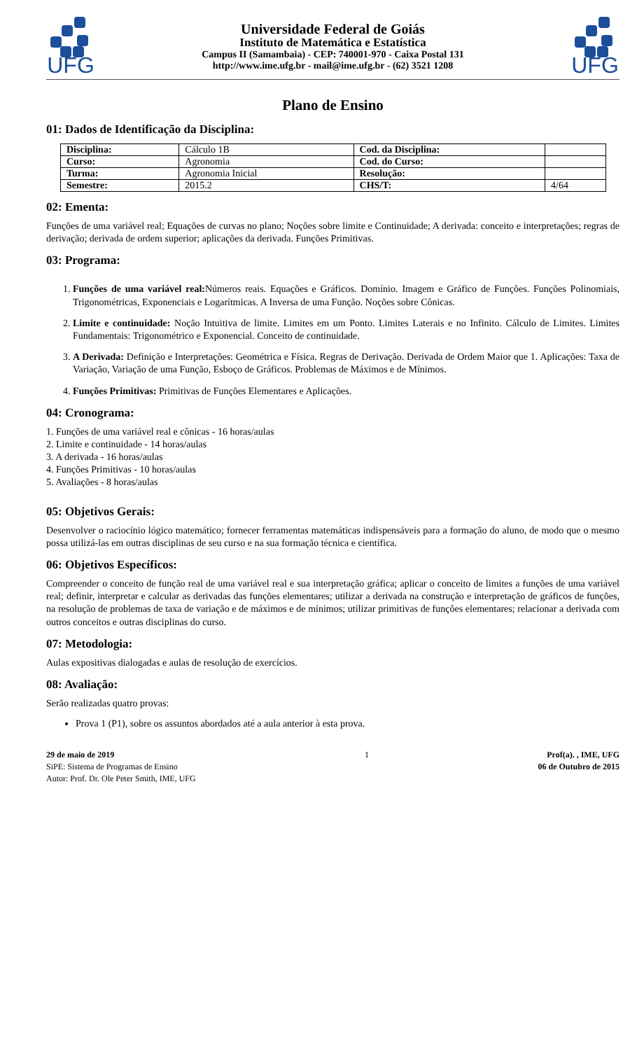UFG
Universidade Federal de Goiás
Instituto de Matemática e Estatística
Campus II (Samambaia) - CEP: 740001-970 - Caixa Postal 131
http://www.ime.ufg.br - mail@ime.ufg.br - (62) 3521 1208
UFG
Plano de Ensino
01: Dados de Identificação da Disciplina:
| Disciplina: | Cálculo 1B | Cod. da Disciplina: | |
| Curso: | Agronomia | Cod. do Curso: | |
| Turma: | Agronomia Inicial | Resolução: | |
| Semestre: | 2015.2 | CHS/T: | 4/64 |
02: Ementa:
Funções de uma variável real; Equações de curvas no plano; Noções sobre limite e Continuidade; A derivada: conceito e interpretações; regras de derivação; derivada de ordem superior; aplicações da derivada. Funções Primitivas.
03: Programa:
1. Funções de uma variável real: Números reais. Equações e Gráficos. Domínio. Imagem e Gráfico de Funções. Funções Polinomiais, Trigonométricas, Exponenciais e Logarítmicas. A Inversa de uma Função. Noções sobre Cônicas.
2. Limite e continuidade: Noção Intuitiva de limite. Limites em um Ponto. Limites Laterais e no Infinito. Cálculo de Limites. Limites Fundamentais: Trigonométrico e Exponencial. Conceito de continuidade.
3. A Derivada: Definição e Interpretações: Geométrica e Física. Regras de Derivação. Derivada de Ordem Maior que 1. Aplicações: Taxa de Variação, Variação de uma Função, Esboço de Gráficos. Problemas de Máximos e de Mínimos.
4. Funções Primitivas: Primitivas de Funções Elementares e Aplicações.
04: Cronograma:
1. Funções de uma variável real e cônicas - 16 horas/aulas
2. Limite e continuidade - 14 horas/aulas
3. A derivada - 16 horas/aulas
4. Funções Primitivas - 10 horas/aulas
5. Avaliações - 8 horas/aulas
05: Objetivos Gerais:
Desenvolver o raciocínio lógico matemático; fornecer ferramentas matemáticas indispensáveis para a formação do aluno, de modo que o mesmo possa utilizá-las em outras disciplinas de seu curso e na sua formação técnica e científica.
06: Objetivos Específicos:
Compreender o conceito de função real de uma variável real e sua interpretação gráfica; aplicar o conceito de limites a funções de uma variável real; definir, interpretar e calcular as derivadas das funções elementares; utilizar a derivada na construção e interpretação de gráficos de funções, na resolução de problemas de taxa de variação e de máximos e de mínimos; utilizar primitivas de funções elementares; relacionar a derivada com outros conceitos e outras disciplinas do curso.
07: Metodologia:
Aulas expositivas dialogadas e aulas de resolução de exercícios.
08: Avaliação:
Serão realizadas quatro provas:
Prova 1 (P1), sobre os assuntos abordados até a aula anterior à esta prova.
29 de maio de 2019
SiPE: Sistema de Programas de Ensino
Autor: Prof. Dr. Ole Peter Smith, IME, UFG
1 Prof(a). , IME, UFG
06 de Outubro de 2015